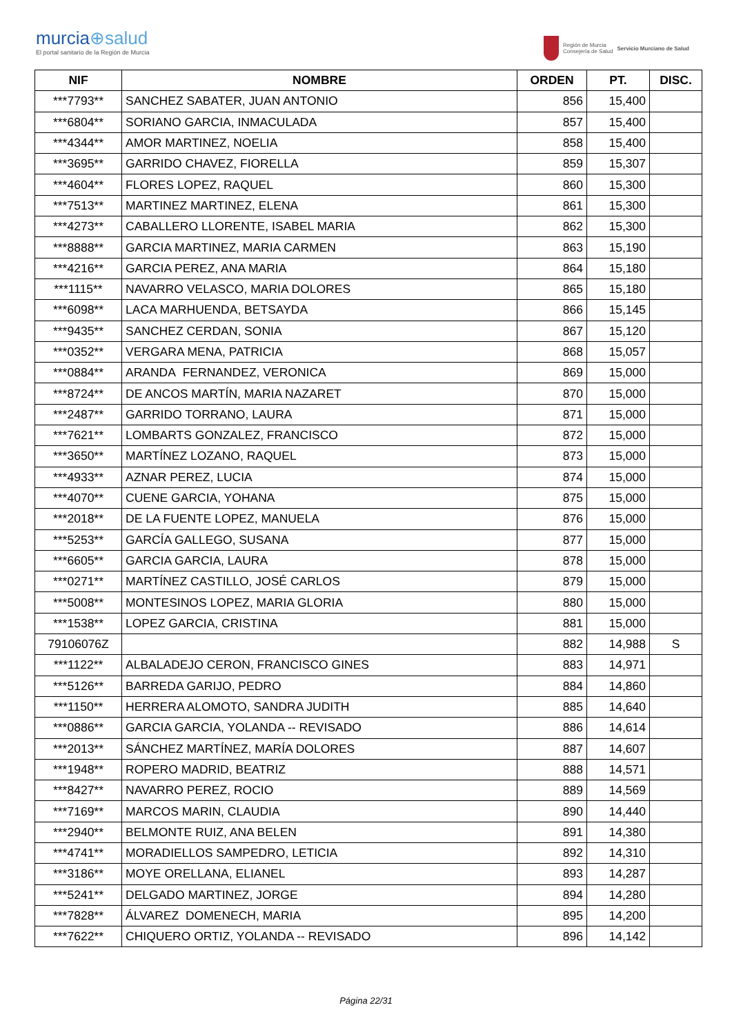murcia⊕salud
El portal sanitario de la Región de Murcia
Región de Murcia
Consejería de Salud
Servicio Murciano de Salud
| NIF | NOMBRE | ORDEN | PT. | DISC. |
| --- | --- | --- | --- | --- |
| ***7793** | SANCHEZ SABATER, JUAN ANTONIO | 856 | 15,400 | |
| ***6804** | SORIANO GARCIA, INMACULADA | 857 | 15,400 | |
| ***4344** | AMOR MARTINEZ, NOELIA | 858 | 15,400 | |
| ***3695** | GARRIDO CHAVEZ, FIORELLA | 859 | 15,307 | |
| ***4604** | FLORES LOPEZ, RAQUEL | 860 | 15,300 | |
| ***7513** | MARTINEZ MARTINEZ, ELENA | 861 | 15,300 | |
| ***4273** | CABALLERO LLORENTE, ISABEL MARIA | 862 | 15,300 | |
| ***8888** | GARCIA MARTINEZ, MARIA CARMEN | 863 | 15,190 | |
| ***4216** | GARCIA PEREZ, ANA MARIA | 864 | 15,180 | |
| ***1115** | NAVARRO VELASCO, MARIA DOLORES | 865 | 15,180 | |
| ***6098** | LACA MARHUENDA, BETSAYDA | 866 | 15,145 | |
| ***9435** | SANCHEZ CERDAN, SONIA | 867 | 15,120 | |
| ***0352** | VERGARA MENA, PATRICIA | 868 | 15,057 | |
| ***0884** | ARANDA FERNANDEZ, VERONICA | 869 | 15,000 | |
| ***8724** | DE ANCOS MARTÍN, MARIA NAZARET | 870 | 15,000 | |
| ***2487** | GARRIDO TORRANO, LAURA | 871 | 15,000 | |
| ***7621** | LOMBARTS GONZALEZ, FRANCISCO | 872 | 15,000 | |
| ***3650** | MARTÍNEZ LOZANO, RAQUEL | 873 | 15,000 | |
| ***4933** | AZNAR PEREZ, LUCIA | 874 | 15,000 | |
| ***4070** | CUENE GARCIA, YOHANA | 875 | 15,000 | |
| ***2018** | DE LA FUENTE LOPEZ, MANUELA | 876 | 15,000 | |
| ***5253** | GARCÍA GALLEGO, SUSANA | 877 | 15,000 | |
| ***6605** | GARCIA GARCIA, LAURA | 878 | 15,000 | |
| ***0271** | MARTÍNEZ CASTILLO, JOSÉ CARLOS | 879 | 15,000 | |
| ***5008** | MONTESINOS LOPEZ, MARIA GLORIA | 880 | 15,000 | |
| ***1538** | LOPEZ GARCIA, CRISTINA | 881 | 15,000 | |
| 79106076Z | | 882 | 14,988 | S |
| ***1122** | ALBALADEJO CERON, FRANCISCO GINES | 883 | 14,971 | |
| ***5126** | BARREDA GARIJO, PEDRO | 884 | 14,860 | |
| ***1150** | HERRERA ALOMOTO, SANDRA JUDITH | 885 | 14,640 | |
| ***0886** | GARCIA GARCIA, YOLANDA -- REVISADO | 886 | 14,614 | |
| ***2013** | SÁNCHEZ MARTÍNEZ, MARÍA DOLORES | 887 | 14,607 | |
| ***1948** | ROPERO MADRID, BEATRIZ | 888 | 14,571 | |
| ***8427** | NAVARRO PEREZ, ROCIO | 889 | 14,569 | |
| ***7169** | MARCOS MARIN, CLAUDIA | 890 | 14,440 | |
| ***2940** | BELMONTE RUIZ, ANA BELEN | 891 | 14,380 | |
| ***4741** | MORADIELLOS SAMPEDRO, LETICIA | 892 | 14,310 | |
| ***3186** | MOYE ORELLANA, ELIANEL | 893 | 14,287 | |
| ***5241** | DELGADO MARTINEZ, JORGE | 894 | 14,280 | |
| ***7828** | ÁLVAREZ DOMENECH, MARIA | 895 | 14,200 | |
| ***7622** | CHIQUERO ORTIZ, YOLANDA -- REVISADO | 896 | 14,142 | |
Página 22/31